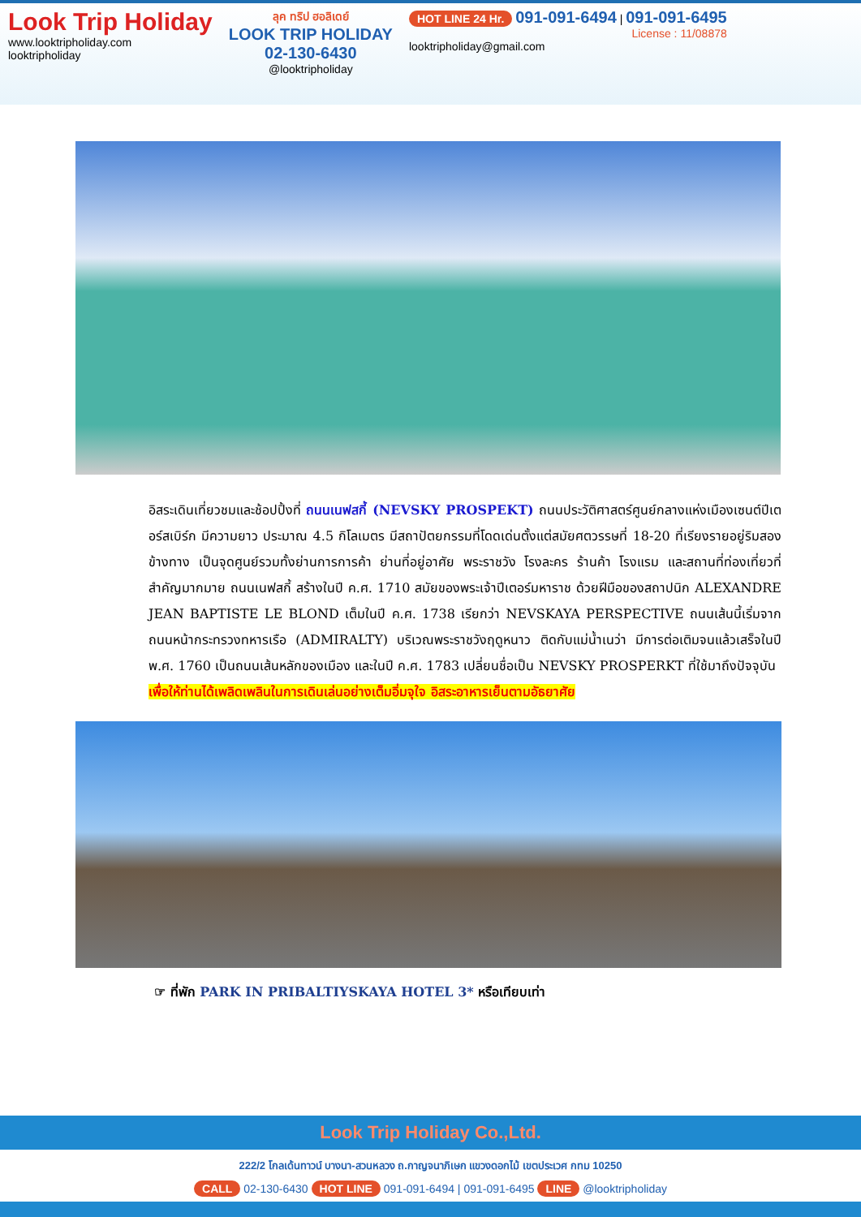Look Trip Holiday
www.looktripholiday.com
looktripholiday
ลุค ทริป ฮอลิเดย์
LOOK TRIP HOLIDAY
02-130-6430
@looktripholiday
HOT LINE 24 Hr. 091-091-6494 | 091-091-6495
License : 11/08878
looktripholiday@gmail.com
อิสระเดินเที่ยวชมและช้อปปิ้งที่ ถนนเนฟสกี้ (NEVSKY PROSPEKT) ถนนประวัติศาสตร์ศูนย์กลางแห่งเมืองเซนต์ปีเตอร์สเบิร์ก มีความยาว ประมาณ 4.5 กิโลเมตร มีสถาปัตยกรรมที่โดดเด่นตั้งแต่สมัยศตวรรษที่ 18-20 ที่เรียงรายอยู่ริมสองข้างทาง เป็นจุดศูนย์รวมทั้งย่านการการค้า ย่านที่อยู่อาศัย พระราชวัง โรงละคร ร้านค้า โรงแรม และสถานที่ท่องเที่ยวที่สำคัญมากมาย ถนนเนฟสกี้ สร้างในปี ค.ศ. 1710 สมัยของพระเจ้าปีเตอร์มหาราช ด้วยฝีมือของสถาปนิก ALEXANDRE JEAN BAPTISTE LE BLOND เต็มในปี ค.ศ. 1738 เรียกว่า NEVSKAYA PERSPECTIVE ถนนเส้นนี้เริ่มจากถนนหน้ากระทรวงทหารเรือ (ADMIRALTY) บริเวณพระราชวังฤดูหนาว ติดกับแม่น้ำเนว่า มีการต่อเติมจนแล้วเสร็จในปี พ.ศ. 1760 เป็นถนนเส้นหลักของเมือง และในปี ค.ศ. 1783 เปลี่ยนชื่อเป็น NEVSKY PROSPERKT ที่ใช้มาถึงปัจจุบัน
เพื่อให้ท่านได้เพลิดเพลินในการเดินเล่นอย่างเต็มอิ่มจุใจ อิสระอาหารเย็นตามอัธยาศัย
☞ ที่พัก PARK IN PRIBALTIYSKAYA HOTEL 3* หรือเทียบเท่า
Look Trip Holiday Co.,Ltd.
222/2 โกลเด้นทาวน์ บางนา-สวนหลวง ถ.กาญจนาภิเษก แขวงดอกไม้ เขตประเวศ กทม 10250
CALL 02-130-6430 HOT LINE 091-091-6494 | 091-091-6495 LINE @looktripholiday